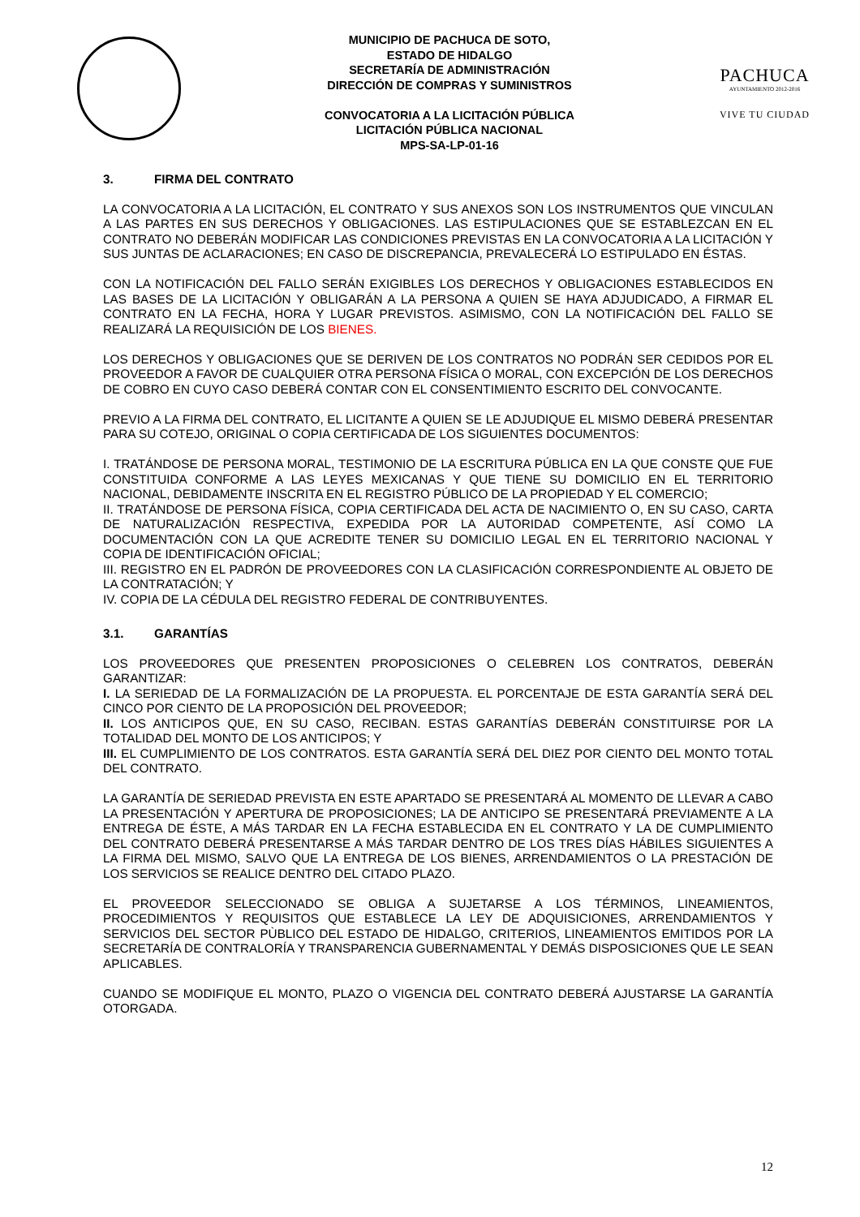MUNICIPIO DE PACHUCA DE SOTO,
ESTADO DE HIDALGO
SECRETARÍA DE ADMINISTRACIÓN
DIRECCIÓN DE COMPRAS Y SUMINISTROS
CONVOCATORIA A LA LICITACIÓN PÚBLICA
LICITACIÓN PÚBLICA NACIONAL
MPS-SA-LP-01-16
PACHUCA
AYUNTAMIENTO 2012-2016
VIVE TU CIUDAD
3. FIRMA DEL CONTRATO
LA CONVOCATORIA A LA LICITACIÓN, EL CONTRATO Y SUS ANEXOS SON LOS INSTRUMENTOS QUE VINCULAN A LAS PARTES EN SUS DERECHOS Y OBLIGACIONES. LAS ESTIPULACIONES QUE SE ESTABLEZCAN EN EL CONTRATO NO DEBERÁN MODIFICAR LAS CONDICIONES PREVISTAS EN LA CONVOCATORIA A LA LICITACIÓN Y SUS JUNTAS DE ACLARACIONES; EN CASO DE DISCREPANCIA, PREVALECERÁ LO ESTIPULADO EN ÉSTAS.
CON LA NOTIFICACIÓN DEL FALLO SERÁN EXIGIBLES LOS DERECHOS Y OBLIGACIONES ESTABLECIDOS EN LAS BASES DE LA LICITACIÓN Y OBLIGARÁN A LA PERSONA A QUIEN SE HAYA ADJUDICADO, A FIRMAR EL CONTRATO EN LA FECHA, HORA Y LUGAR PREVISTOS. ASIMISMO, CON LA NOTIFICACIÓN DEL FALLO SE REALIZARÁ LA REQUISICIÓN DE LOS BIENES.
LOS DERECHOS Y OBLIGACIONES QUE SE DERIVEN DE LOS CONTRATOS NO PODRÁN SER CEDIDOS POR EL PROVEEDOR A FAVOR DE CUALQUIER OTRA PERSONA FÍSICA O MORAL, CON EXCEPCIÓN DE LOS DERECHOS DE COBRO EN CUYO CASO DEBERÁ CONTAR CON EL CONSENTIMIENTO ESCRITO DEL CONVOCANTE.
PREVIO A LA FIRMA DEL CONTRATO, EL LICITANTE A QUIEN SE LE ADJUDIQUE EL MISMO DEBERÁ PRESENTAR PARA SU COTEJO, ORIGINAL O COPIA CERTIFICADA DE LOS SIGUIENTES DOCUMENTOS:
I. TRATÁNDOSE DE PERSONA MORAL, TESTIMONIO DE LA ESCRITURA PÚBLICA EN LA QUE CONSTE QUE FUE CONSTITUIDA CONFORME A LAS LEYES MEXICANAS Y QUE TIENE SU DOMICILIO EN EL TERRITORIO NACIONAL, DEBIDAMENTE INSCRITA EN EL REGISTRO PÚBLICO DE LA PROPIEDAD Y EL COMERCIO;
II. TRATÁNDOSE DE PERSONA FÍSICA, COPIA CERTIFICADA DEL ACTA DE NACIMIENTO O, EN SU CASO, CARTA DE NATURALIZACIÓN RESPECTIVA, EXPEDIDA POR LA AUTORIDAD COMPETENTE, ASÍ COMO LA DOCUMENTACIÓN CON LA QUE ACREDITE TENER SU DOMICILIO LEGAL EN EL TERRITORIO NACIONAL Y COPIA DE IDENTIFICACIÓN OFICIAL;
III. REGISTRO EN EL PADRÓN DE PROVEEDORES CON LA CLASIFICACIÓN CORRESPONDIENTE AL OBJETO DE LA CONTRATACIÓN; Y
IV. COPIA DE LA CÉDULA DEL REGISTRO FEDERAL DE CONTRIBUYENTES.
3.1. GARANTÍAS
LOS PROVEEDORES QUE PRESENTEN PROPOSICIONES O CELEBREN LOS CONTRATOS, DEBERÁN GARANTIZAR:
I. LA SERIEDAD DE LA FORMALIZACIÓN DE LA PROPUESTA. EL PORCENTAJE DE ESTA GARANTÍA SERÁ DEL CINCO POR CIENTO DE LA PROPOSICIÓN DEL PROVEEDOR;
II. LOS ANTICIPOS QUE, EN SU CASO, RECIBAN. ESTAS GARANTÍAS DEBERÁN CONSTITUIRSE POR LA TOTALIDAD DEL MONTO DE LOS ANTICIPOS; Y
III. EL CUMPLIMIENTO DE LOS CONTRATOS. ESTA GARANTÍA SERÁ DEL DIEZ POR CIENTO DEL MONTO TOTAL DEL CONTRATO.
LA GARANTÍA DE SERIEDAD PREVISTA EN ESTE APARTADO SE PRESENTARÁ AL MOMENTO DE LLEVAR A CABO LA PRESENTACIÓN Y APERTURA DE PROPOSICIONES; LA DE ANTICIPO SE PRESENTARÁ PREVIAMENTE A LA ENTREGA DE ÉSTE, A MÁS TARDAR EN LA FECHA ESTABLECIDA EN EL CONTRATO Y LA DE CUMPLIMIENTO DEL CONTRATO DEBERÁ PRESENTARSE A MÁS TARDAR DENTRO DE LOS TRES DÍAS HÁBILES SIGUIENTES A LA FIRMA DEL MISMO, SALVO QUE LA ENTREGA DE LOS BIENES, ARRENDAMIENTOS O LA PRESTACIÓN DE LOS SERVICIOS SE REALICE DENTRO DEL CITADO PLAZO.
EL PROVEEDOR SELECCIONADO SE OBLIGA A SUJETARSE A LOS TÉRMINOS, LINEAMIENTOS, PROCEDIMIENTOS Y REQUISITOS QUE ESTABLECE LA LEY DE ADQUISICIONES, ARRENDAMIENTOS Y SERVICIOS DEL SECTOR PÙBLICO DEL ESTADO DE HIDALGO, CRITERIOS, LINEAMIENTOS EMITIDOS POR LA SECRETARÍA DE CONTRALORÍA Y TRANSPARENCIA GUBERNAMENTAL Y DEMÁS DISPOSICIONES QUE LE SEAN APLICABLES.
CUANDO SE MODIFIQUE EL MONTO, PLAZO O VIGENCIA DEL CONTRATO DEBERÁ AJUSTARSE LA GARANTÍA OTORGADA.
12